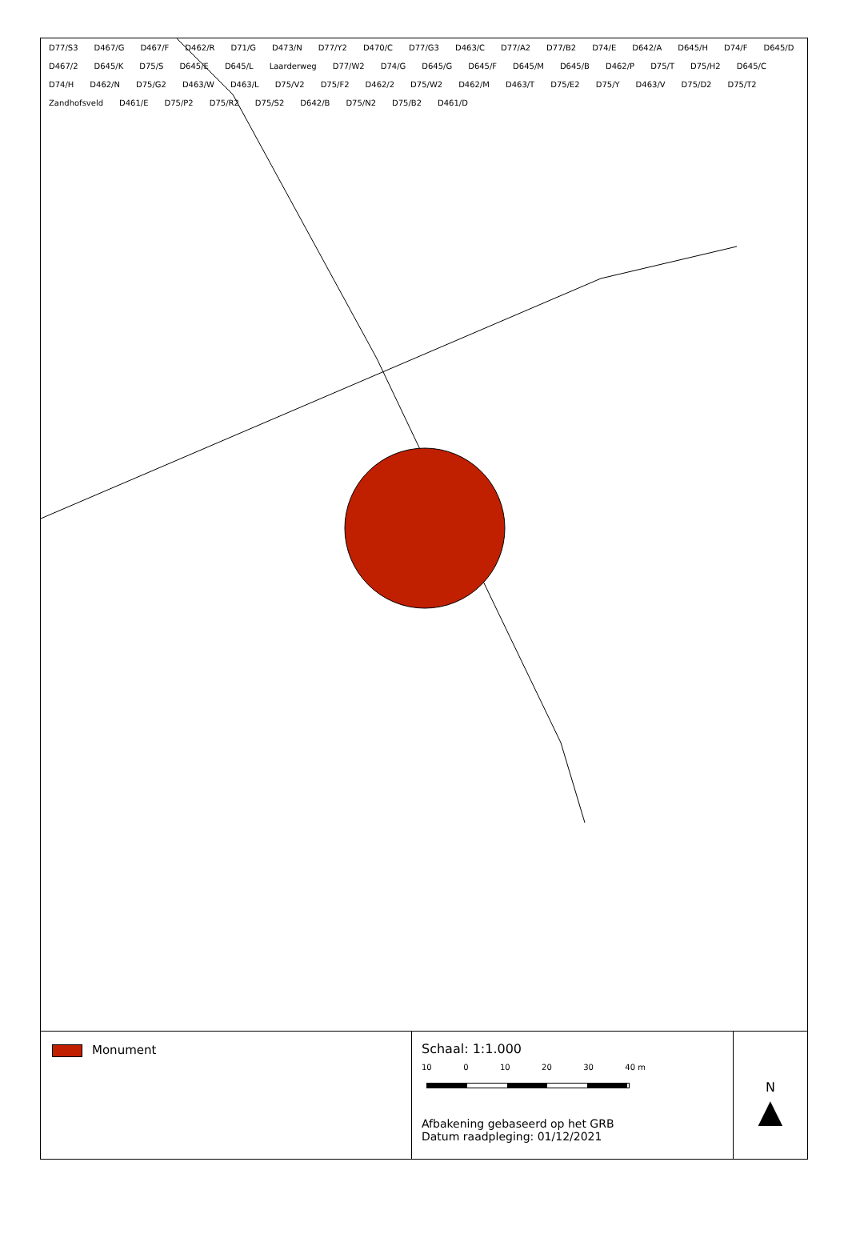D77/S3 D467/G D467/F D462/R D71/G D473/N D77/Y2 D470/C D77/G3 D463/C D77/A2 D77/B2 D74/E D642/A D645/H D74/F D645/D D467/2 D645/K D75/S D645/E D645/L Laarderweg D77/W2 D74/G D645/G D645/F D645/M D645/B D462/P D75/T D75/H2 D645/C D74/H D462/N D75/G2 D463/W D463/L D75/V2 D75/F2 D462/2 D75/W2 D462/M D463/T D75/E2 D75/Y D463/V D75/D2 D75/T2 Zandhofsveld D461/E D75/P2 D75/R2 D75/S2 D642/B D75/N2 D75/B2 D461/D
Monument Schaal: 1:1.000
10 0 10 20 30 40 m
Afbakening gebaseerd op het GRB
Datum raadpleging: 01/12/2021
N
▲